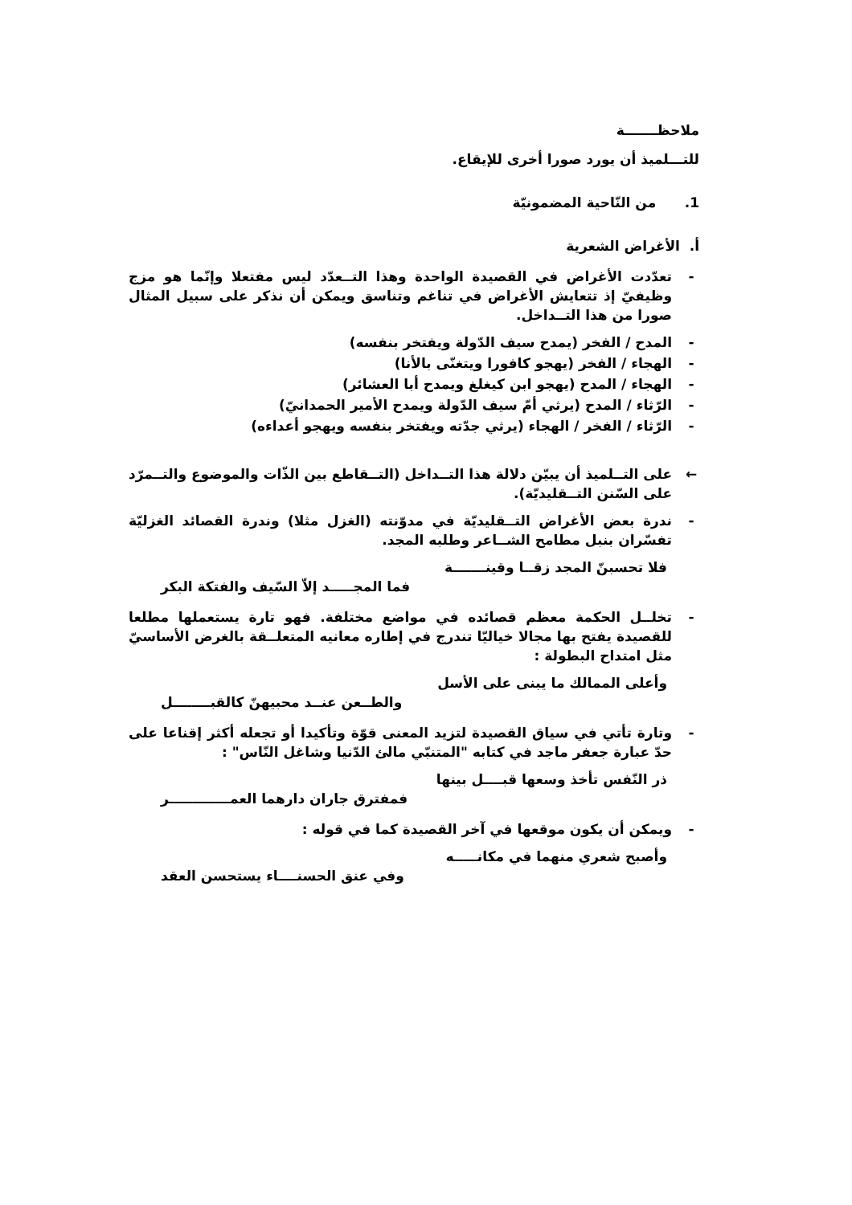ملاحظـــــــة
للتـــلميذ أن يورد صورا أخرى للإيقاع.
1. من النّاحية المضمونيّة
أ. الأغراض الشعرية
- تعدّدت الأغراض في القصيدة الواحدة وهذا التــعدّد ليس مفتعلا وإنّما هو مزج وظيفيّ إذ تتعايش الأغراض في تناغم وتناسق ويمكن أن نذكر على سبيل المثال صورا من هذا التــداخل.
- المدح / الفخر (يمدح سيف الدّولة ويفتخر بنفسه)
- الهجاء / الفخر (يهجو كافورا ويتغنّى بالأنا)
- الهجاء / المدح (يهجو ابن كيغلغ ويمدح أبا العشائر)
- الرّثاء / المدح (يرثي أمّ سيف الدّولة ويمدح الأمير الحمدانيّ)
- الرّثاء / الفخر / الهجاء (يرثي جدّته ويفتخر بنفسه ويهجو أعداءه)
← على التــلميذ أن يبيّن دلالة هذا التــداخل (التــقاطع بين الذّات والموضوع والتــمرّد على السّنن التــقليديّة).
- ندرة بعض الأغراض التــقليديّة في مدوّنته (الغزل مثلا) وندرة القصائد الغزليّة تفسّران بنبل مطامح الشــاعر وطلبه المجد.
فلا تحسبنّ المجد زقــا وقينـــــــة
فما المجـــــد إلاّ السّيف والفتكة البكر
- تخلــل الحكمة معظم قصائده في مواضع مختلفة. فهو تارة يستعملها مطلعا للقصيدة يفتح بها مجالا خياليّا تندرج في إطاره معانيه المتعلــقة بالغرض الأساسيّ مثل امتداح البطولة :
وأعلى الممالك ما يبنى على الأسل
والطــعن عنــد محبيهنّ كالقبــــــــل
- وتارة تأتي في سياق القصيدة لتزيد المعنى قوّة وتأكيدا أو تجعله أكثر إقناعا على حدّ عبارة جعفر ماجد في كتابه "المتنبّي مالئ الدّنيا وشاغل النّاس" :
ذر النّفس تأخذ وسعها قبــــل بينها
فمفترق جاران دارهما العمـــــــــــــر
- ويمكن أن يكون موقعها في آخر القصيدة كما في قوله :
وأصبح شعري منهما في مكانـــــه
وفي عنق الحسنــــاء يستحسن العقد